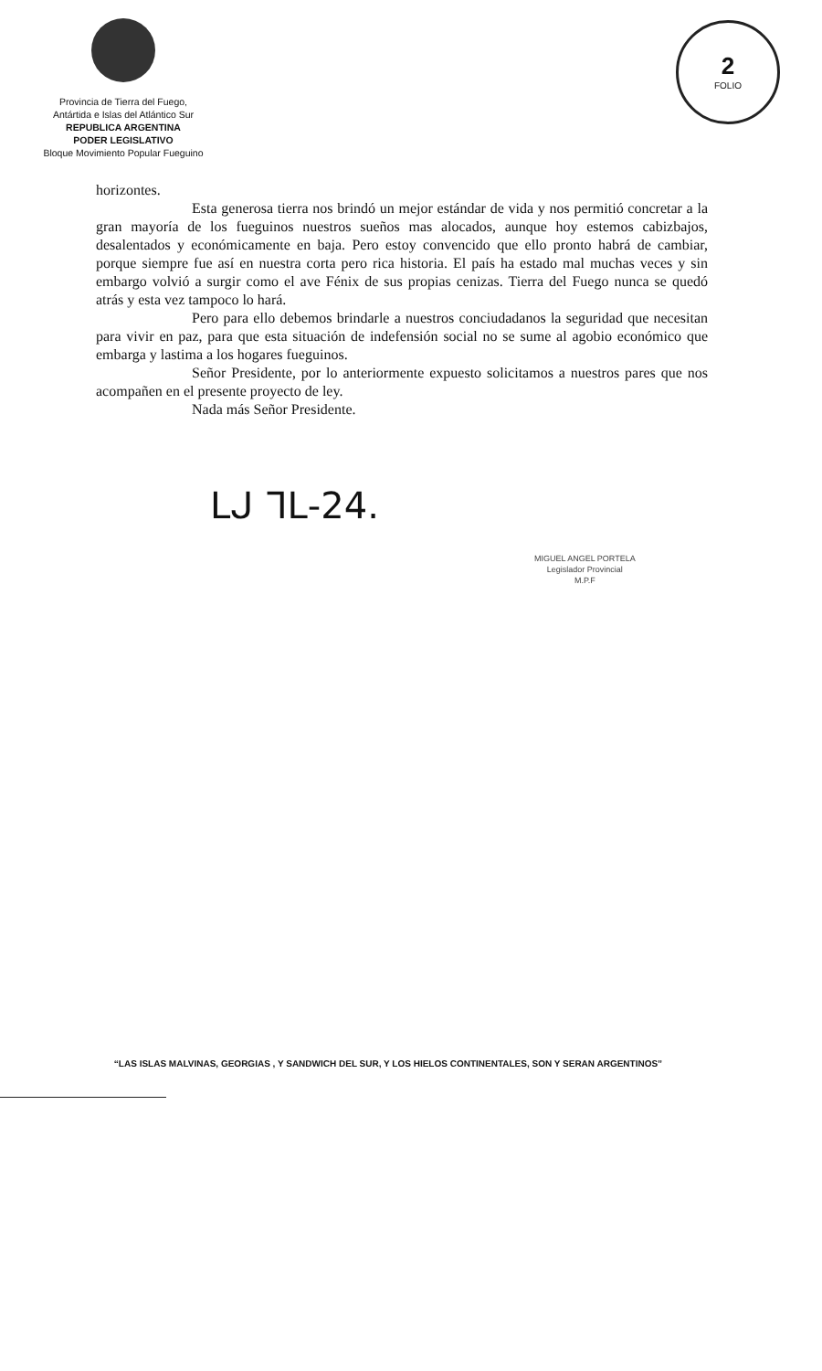Provincia de Tierra del Fuego,
Antártida e Islas del Atlántico Sur
REPUBLICA ARGENTINA
PODER LEGISLATIVO
Bloque Movimiento Popular Fueguino
2
FOLIO
horizontes.
Esta generosa tierra nos brindó un mejor estándar de vida y nos permitió concretar a la gran mayoría de los fueguinos nuestros sueños mas alocados, aunque hoy estemos cabizbajos, desalentados y económicamente en baja. Pero estoy convencido que ello pronto habrá de cambiar, porque siempre fue así en nuestra corta pero rica historia. El país ha estado mal muchas veces y sin embargo volvió a surgir como el ave Fénix de sus propias cenizas. Tierra del Fuego nunca se quedó atrás y esta vez tampoco lo hará.
Pero para ello debemos brindarle a nuestros conciudadanos la seguridad que necesitan para vivir en paz, para que esta situación de indefensión social no se sume al agobio económico que embarga y lastima a los hogares fueguinos.
Señor Presidente, por lo anteriormente expuesto solicitamos a nuestros pares que nos acompañen en el presente proyecto de ley.
Nada más Señor Presidente.
ᒪᒍ ᒣᒪ-24.
MIGUEL ANGEL PORTELA
Legislador Provincial
M.P.F
“LAS ISLAS MALVINAS, GEORGIAS , Y SANDWICH DEL SUR, Y LOS HIELOS CONTINENTALES, SON Y SERAN ARGENTINOS”